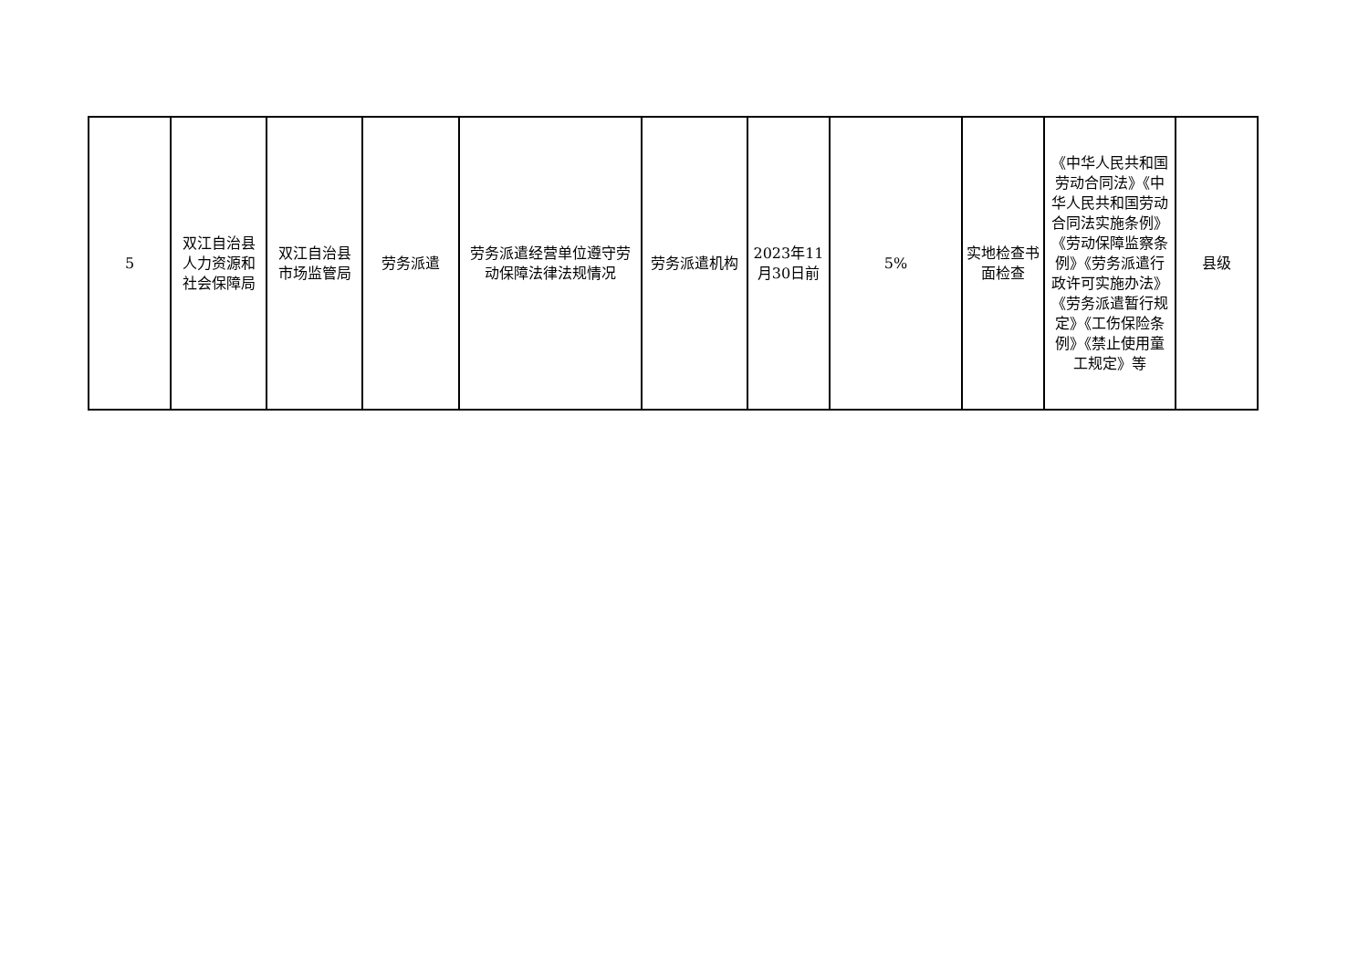| 5 | 双江自治县人力资源和社会保障局 | 双江自治县市场监管局 | 劳务派遣 | 劳务派遣经营单位遵守劳动保障法律法规情况 | 劳务派遣机构 | 2023年11月30日前 | 5% | 实地检查书面检查 | 《中华人民共和国劳动合同法》《中华人民共和国劳动合同法实施条例》《劳动保障监察条例》《劳务派遣行政许可实施办法》《劳务派遣暂行规定》《工伤保险条例》《禁止使用童工规定》等 | 县级 |